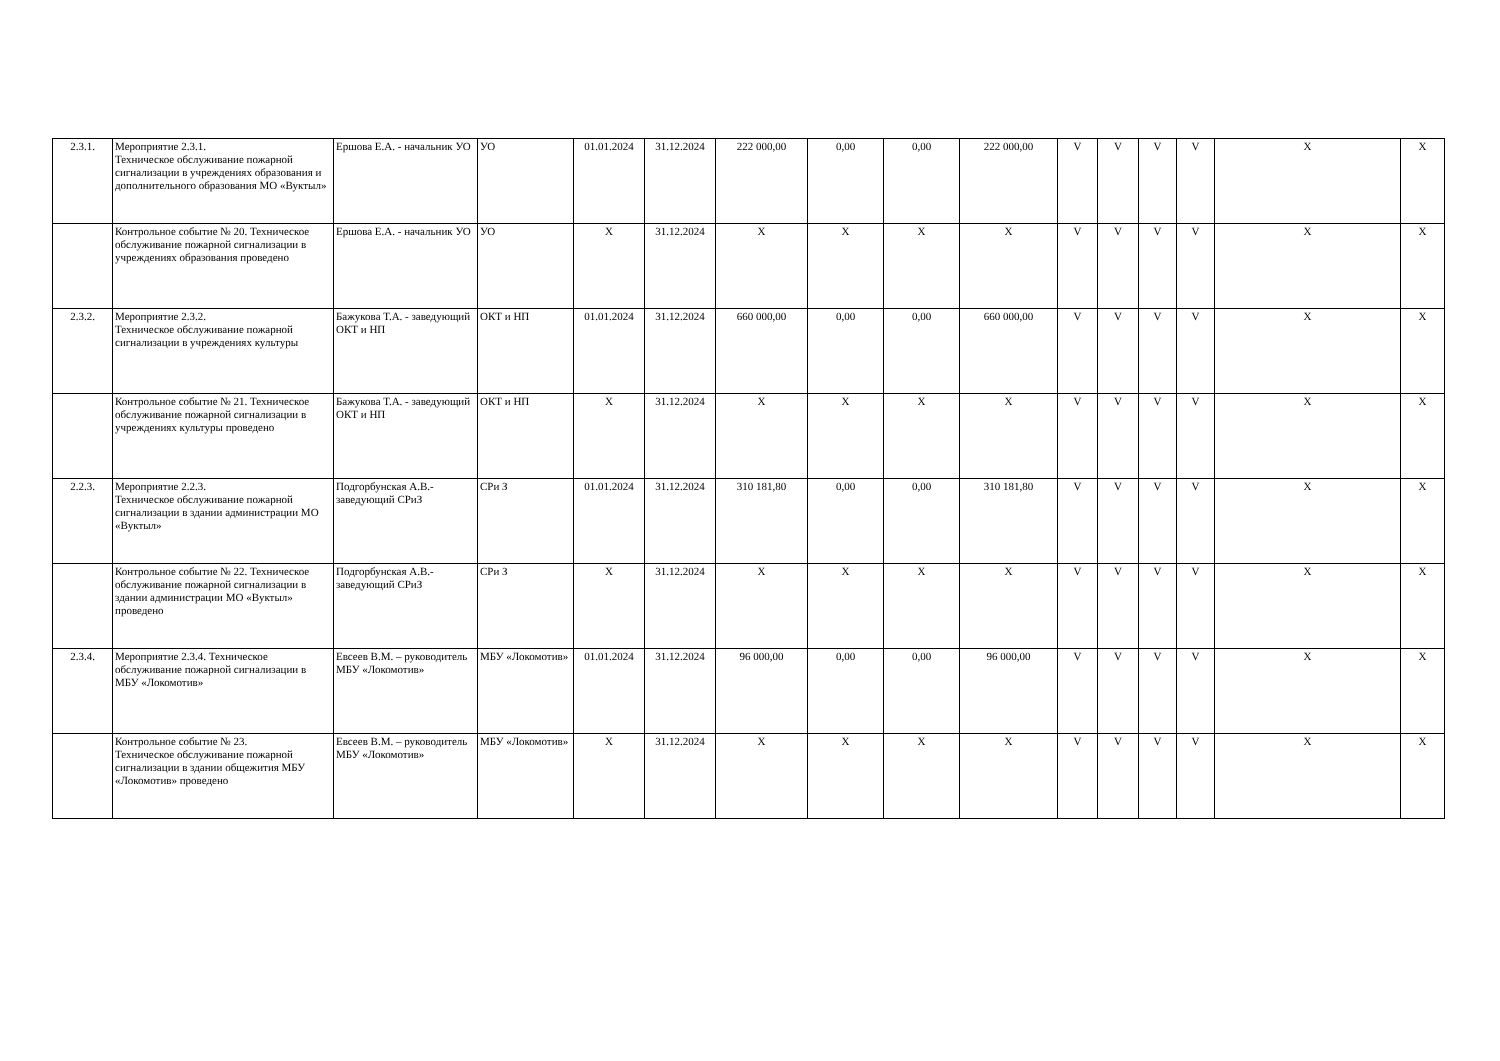| 2.3.1. | Мероприятие 2.3.1. Техническое обслуживание пожарной сигнализации в учреждениях образования и дополнительного образования МО «Вуктыл» | Ершова Е.А. - начальник УО | УО | 01.01.2024 | 31.12.2024 | 222 000,00 | 0,00 | 0,00 | 222 000,00 | V | V | V | V | X | X |
| | Контрольное событие № 20. Техническое обслуживание пожарной сигнализации в учреждениях образования проведено | Ершова Е.А. - начальник УО | УО | X | 31.12.2024 | X | X | X | X | V | V | V | V | X | X |
| 2.3.2. | Мероприятие 2.3.2. Техническое обслуживание пожарной сигнализации в учреждениях культуры | Бажукова Т.А. - заведующий ОКТ и НП | ОКТ и НП | 01.01.2024 | 31.12.2024 | 660 000,00 | 0,00 | 0,00 | 660 000,00 | V | V | V | V | X | X |
| | Контрольное событие № 21. Техническое обслуживание пожарной сигнализации в учреждениях культуры проведено | Бажукова Т.А. - заведующий ОКТ и НП | ОКТ и НП | X | 31.12.2024 | X | X | X | X | V | V | V | V | X | X |
| 2.2.3. | Мероприятие 2.2.3. Техническое обслуживание пожарной сигнализации в здании администрации МО «Вуктыл» | Подгорбунская А.В.- заведующий СРиЗ | СРи З | 01.01.2024 | 31.12.2024 | 310 181,80 | 0,00 | 0,00 | 310 181,80 | V | V | V | V | X | X |
| | Контрольное событие № 22. Техническое обслуживание пожарной сигнализации в здании администрации МО «Вуктыл» проведено | Подгорбунская А.В.- заведующий СРиЗ | СРи З | X | 31.12.2024 | X | X | X | X | V | V | V | V | X | X |
| 2.3.4. | Мероприятие 2.3.4. Техническое обслуживание пожарной сигнализации в МБУ «Локомотив» | Евсеев В.М. – руководитель МБУ «Локомотив» | МБУ «Локомотив» | 01.01.2024 | 31.12.2024 | 96 000,00 | 0,00 | 0,00 | 96 000,00 | V | V | V | V | X | X |
| | Контрольное событие № 23. Техническое обслуживание пожарной сигнализации в здании общежития МБУ «Локомотив» проведено | Евсеев В.М. – руководитель МБУ «Локомотив» | МБУ «Локомотив» | X | 31.12.2024 | X | X | X | X | V | V | V | V | X | X |